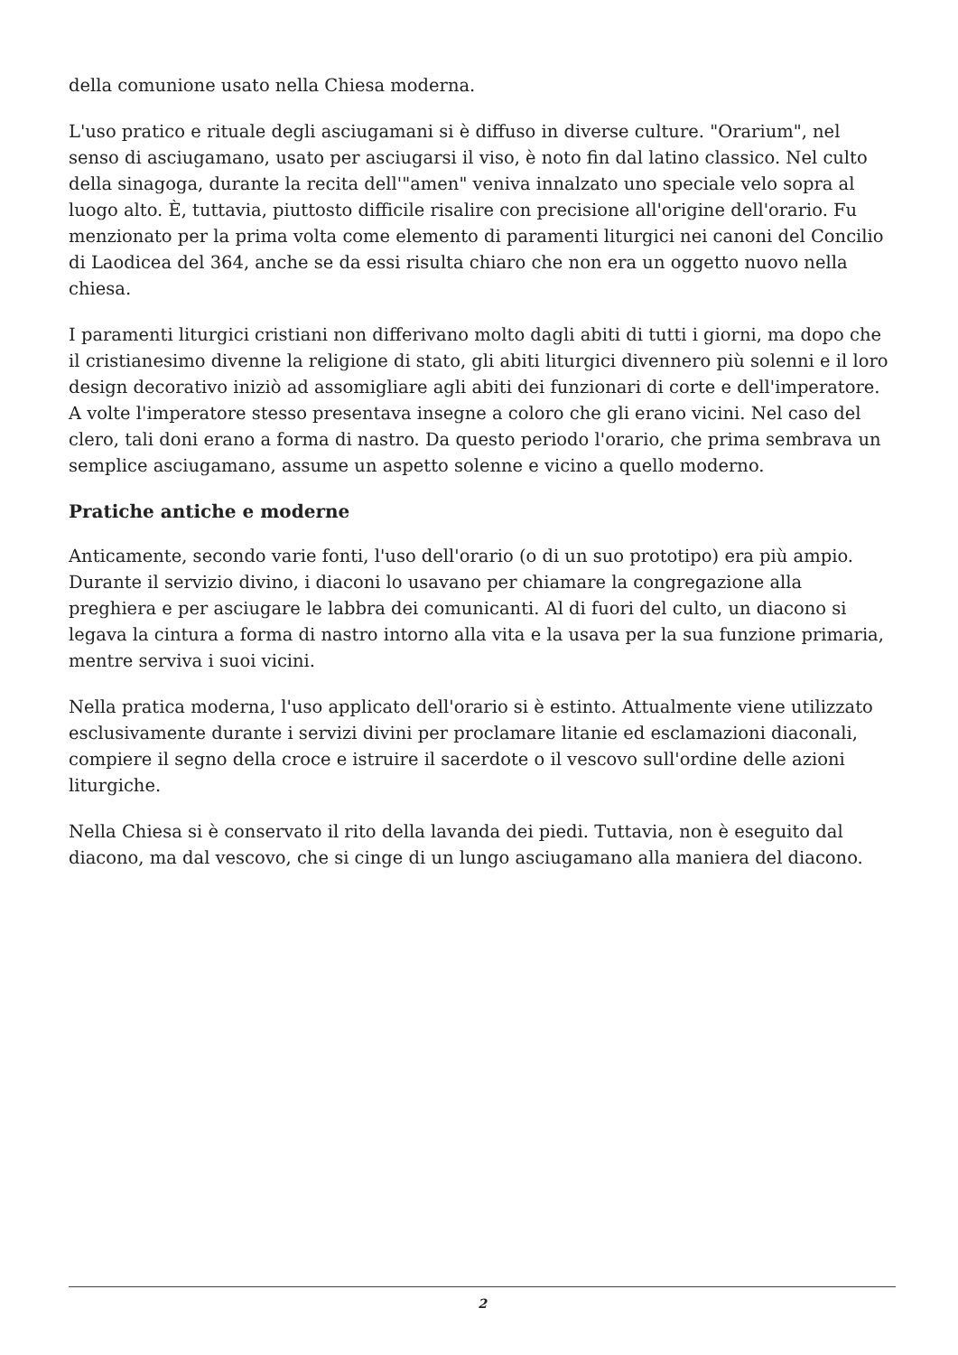della comunione usato nella Chiesa moderna.
L'uso pratico e rituale degli asciugamani si è diffuso in diverse culture. "Orarium", nel senso di asciugamano, usato per asciugarsi il viso, è noto fin dal latino classico. Nel culto della sinagoga, durante la recita dell'"amen" veniva innalzato uno speciale velo sopra al luogo alto. È, tuttavia, piuttosto difficile risalire con precisione all'origine dell'orario. Fu menzionato per la prima volta come elemento di paramenti liturgici nei canoni del Concilio di Laodicea del 364, anche se da essi risulta chiaro che non era un oggetto nuovo nella chiesa.
I paramenti liturgici cristiani non differivano molto dagli abiti di tutti i giorni, ma dopo che il cristianesimo divenne la religione di stato, gli abiti liturgici divennero più solenni e il loro design decorativo iniziò ad assomigliare agli abiti dei funzionari di corte e dell'imperatore. A volte l'imperatore stesso presentava insegne a coloro che gli erano vicini. Nel caso del clero, tali doni erano a forma di nastro. Da questo periodo l'orario, che prima sembrava un semplice asciugamano, assume un aspetto solenne e vicino a quello moderno.
Pratiche antiche e moderne
Anticamente, secondo varie fonti, l'uso dell'orario (o di un suo prototipo) era più ampio. Durante il servizio divino, i diaconi lo usavano per chiamare la congregazione alla preghiera e per asciugare le labbra dei comunicanti. Al di fuori del culto, un diacono si legava la cintura a forma di nastro intorno alla vita e la usava per la sua funzione primaria, mentre serviva i suoi vicini.
Nella pratica moderna, l'uso applicato dell'orario si è estinto. Attualmente viene utilizzato esclusivamente durante i servizi divini per proclamare litanie ed esclamazioni diaconali, compiere il segno della croce e istruire il sacerdote o il vescovo sull'ordine delle azioni liturgiche.
Nella Chiesa si è conservato il rito della lavanda dei piedi. Tuttavia, non è eseguito dal diacono, ma dal vescovo, che si cinge di un lungo asciugamano alla maniera del diacono.
2